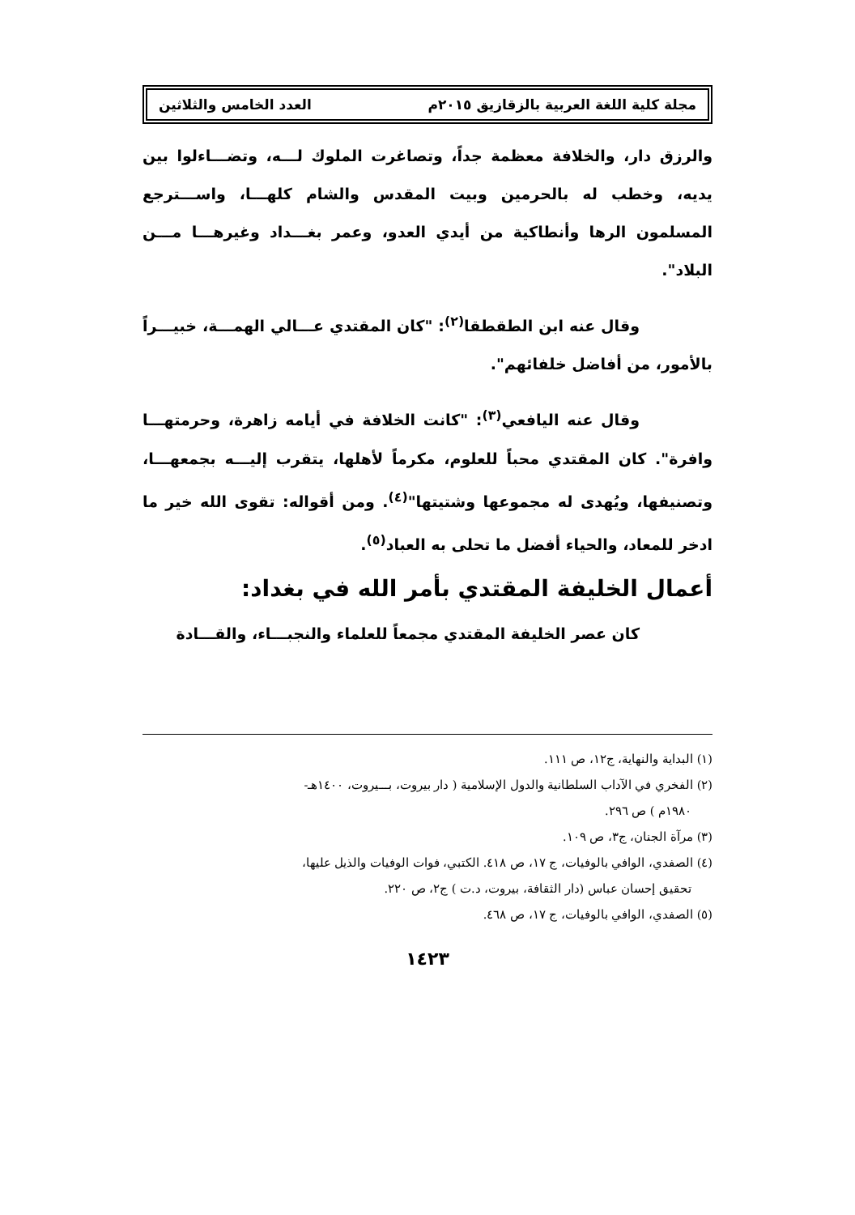مجلة كلية اللغة العربية بالزقازيق ٢٠١٥م العدد الخامس والثلاثين
والرزق دار، والخلافة معظمة جداً، وتصاغرت الملوك لـــه، وتضـــاءلوا بين يديه، وخطب له بالحرمين وبيت المقدس والشام كلهـــا، واســـترجع المسلمون الرها وأنطاكية من أيدي العدو، وعمر بغـــداد وغيرهـــا مـــن البلاد".
وقال عنه ابن الطقطقا<sup>(٢)</sup>: "كان المقتدي عـــالي الهمـــة، خبيـــراً بالأمور، من أفاضل خلفائهم".
وقال عنه اليافعي<sup>(٣)</sup>: "كانت الخلافة في أيامه زاهرة، وحرمتهـــا وافرة". كان المقتدي محباً للعلوم، مكرماً لأهلها، يتقرب إليـــه بجمعهـــا، وتصنيفها، ويُهدى له مجموعها وشتيتها"<sup>(٤)</sup>. ومن أقواله: تقوى الله خير ما ادخر للمعاد، والحياء أفضل ما تحلى به العباد<sup>(٥)</sup>.
أعمال الخليفة المقتدي بأمر الله في بغداد:
كان عصر الخليفة المقتدي مجمعاً للعلماء والنجبـــاء، والقـــادة
(١) البداية والنهاية، ج١٢، ص ١١١.
(٢) الفخري في الآداب السلطانية والدول الإسلامية ( دار بيروت، بـــيروت، ١٤٠٠هـ-
١٩٨٠م ) ص ٢٩٦.
(٣) مرآة الجنان، ج٣، ص ١٠٩.
(٤) الصفدي، الوافي بالوفيات، ج ١٧، ص ٤١٨. الكتبي، فوات الوفيات والذيل عليها،
تحقيق إحسان عباس (دار الثقافة، بيروت، د.ت ) ج٢، ص ٢٢٠.
(٥) الصفدي، الوافي بالوفيات، ج ١٧، ص ٤٦٨.
١٤٢٣